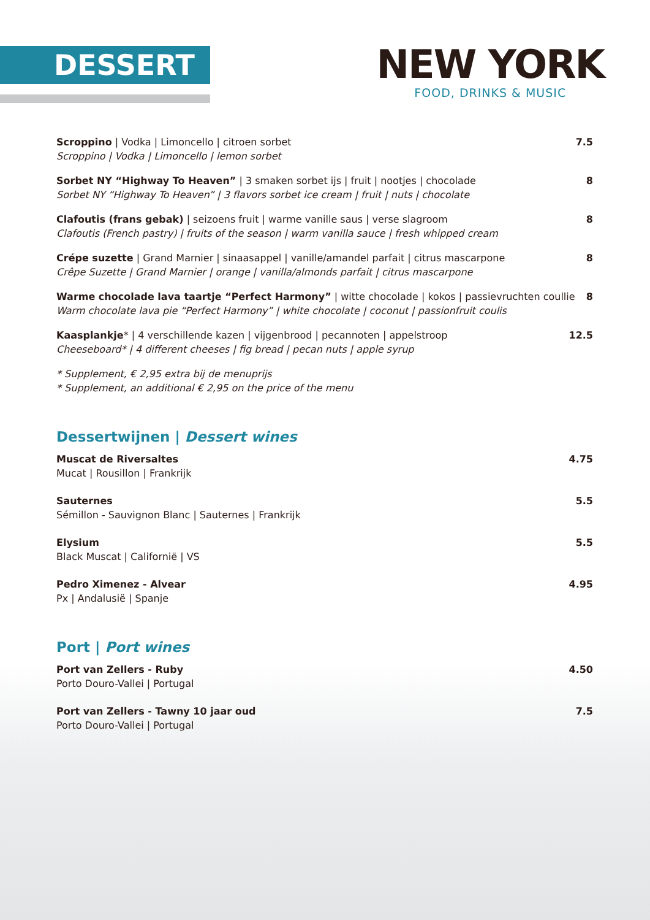DESSERT
NEW YORK
FOOD, DRINKS & MUSIC
Scroppino | Vodka | Limoncello | citroen sorbet
Scroppino | Vodka | Limoncello | lemon sorbet
7.5
Sorbet NY “Highway To Heaven” | 3 smaken sorbet ijs | fruit | nootjes | chocolade
Sorbet NY “Highway To Heaven” | 3 flavors sorbet ice cream | fruit | nuts | chocolate
8
Clafoutis (frans gebak) | seizoens fruit | warme vanille saus | verse slagroom
Clafoutis (French pastry) | fruits of the season | warm vanilla sauce | fresh whipped cream
8
Crépe suzette | Grand Marnier | sinaasappel | vanille/amandel parfait | citrus mascarpone
Crêpe Suzette | Grand Marnier | orange | vanilla/almonds parfait | citrus mascarpone
8
Warme chocolade lava taartje “Perfect Harmony” | witte chocolade | kokos | passievruchten coullie
Warm chocolate lava pie “Perfect Harmony” | white chocolate | coconut | passionfruit coulis
8
Kaasplankje* | 4 verschillende kazen | vijgenbrood | pecannoten | appelstroop
Cheeseboard* | 4 different cheeses | fig bread | pecan nuts | apple syrup
12.5
* Supplement, € 2,95 extra bij de menuprijs
* Supplement, an additional € 2,95 on the price of the menu
Dessertwijnen | Dessert wines
Muscat de Riversaltes
Mucat | Rousillon | Frankrijk
4.75
Sauternes
Sémillon - Sauvignon Blanc | Sauternes | Frankrijk
5.5
Elysium
Black Muscat | Californië | VS
5.5
Pedro Ximenez - Alvear
Px | Andalusië | Spanje
4.95
Port | Port wines
Port van Zellers - Ruby
Porto Douro-Vallei | Portugal
4.50
Port van Zellers - Tawny 10 jaar oud
Porto Douro-Vallei | Portugal
7.5